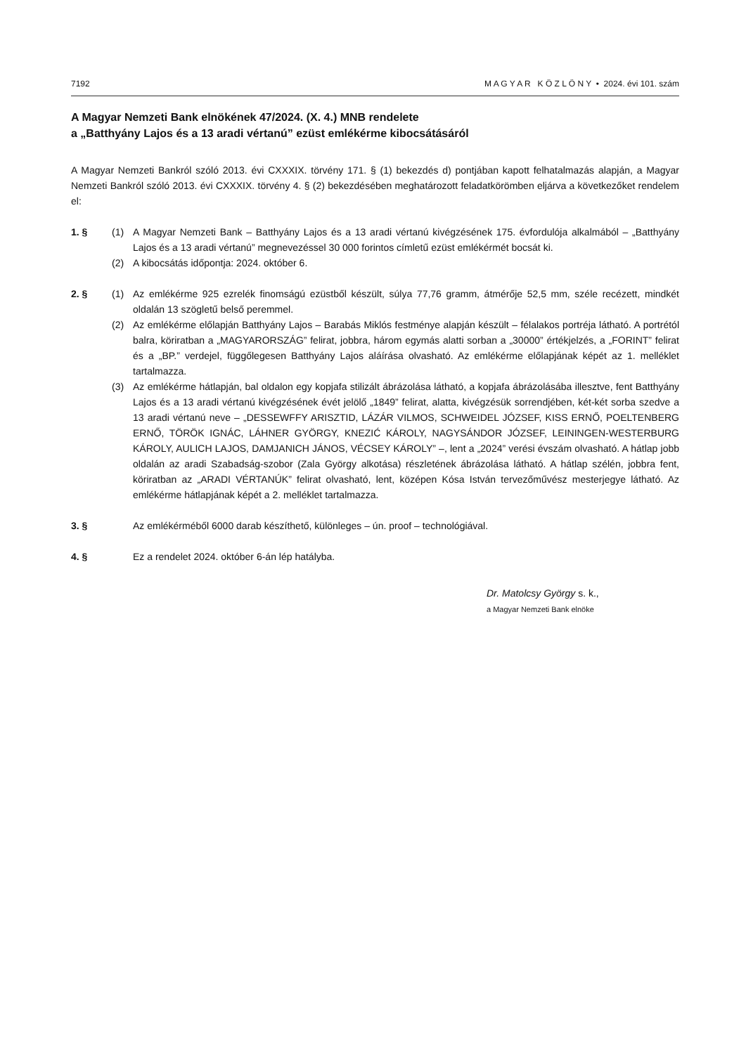7192 M A G Y A R K Ö Z L Ö N Y • 2024. évi 101. szám
A Magyar Nemzeti Bank elnökének 47/2024. (X. 4.) MNB rendelete
a „Batthyány Lajos és a 13 aradi vértanú” ezüst emlékérme kibocsátásáról
A Magyar Nemzeti Bankról szóló 2013. évi CXXXIX. törvény 171. § (1) bekezdés d) pontjában kapott felhatalmazás alapján, a Magyar Nemzeti Bankról szóló 2013. évi CXXXIX. törvény 4. § (2) bekezdésében meghatározott feladatkörömben eljárva a következőket rendelem el:
1. § (1) A Magyar Nemzeti Bank – Batthyány Lajos és a 13 aradi vértanú kivégzésének 175. évfordulója alkalmából – „Batthyány Lajos és a 13 aradi vértanú” megnevezéssel 30 000 forintos címletű ezüst emlékérmét bocsát ki.
(2) A kibocsátás időpontja: 2024. október 6.
2. § (1) Az emlékérme 925 ezrelék finomságú ezüstből készült, súlya 77,76 gramm, átmérője 52,5 mm, széle recézett, mindkét oldalán 13 szögletű belső peremmel.
(2) Az emlékérme előlapján Batthyány Lajos – Barabás Miklós festménye alapján készült – félalakos portréja látható. A portrétól balra, köriratban a „MAGYARORSZÁG” felirat, jobbra, három egymás alatti sorban a „30000” értékjelzés, a „FORINT” felirat és a „BP.” verdejel, függőlegesen Batthyány Lajos aláírása olvasható. Az emlékérme előlapjának képét az 1. melléklet tartalmazza.
(3) Az emlékérme hátlapján, bal oldalon egy kopjafa stilizált ábrázolása látható, a kopjafa ábrázolásába illesztve, fent Batthyány Lajos és a 13 aradi vértanú kivégzésének évét jelölő „1849” felirat, alatta, kivégzésük sorrendjében, két-két sorba szedve a 13 aradi vértanú neve – „DESSEWFFY ARISZTID, LÁZÁR VILMOS, SCHWEIDEL JÓZSEF, KISS ERNŐ, POELTENBERG ERNŐ, TÖRÖK IGNÁC, LÁHNER GYÖRGY, KNEZIĆ KÁROLY, NAGYSÁNDOR JÓZSEF, LEININGEN-WESTERBURG KÁROLY, AULICH LAJOS, DAMJANICH JÁNOS, VÉCSEY KÁROLY” –, lent a „2024” verési évszám olvasható. A hátlap jobb oldalán az aradi Szabadság-szobor (Zala György alkotása) részletének ábrázolása látható. A hátlap szélén, jobbra fent, köriratban az „ARADI VÉRTANÚK” felirat olvasható, lent, középen Kósa István tervezőművész mesterjegye látható. Az emlékérme hátlapjának képét a 2. melléklet tartalmazza.
3. § Az emlékérméből 6000 darab készíthető, különleges – ún. proof – technológiával.
4. § Ez a rendelet 2024. október 6-án lép hatályba.
Dr. Matolcsy György s. k.,
a Magyar Nemzeti Bank elnöke